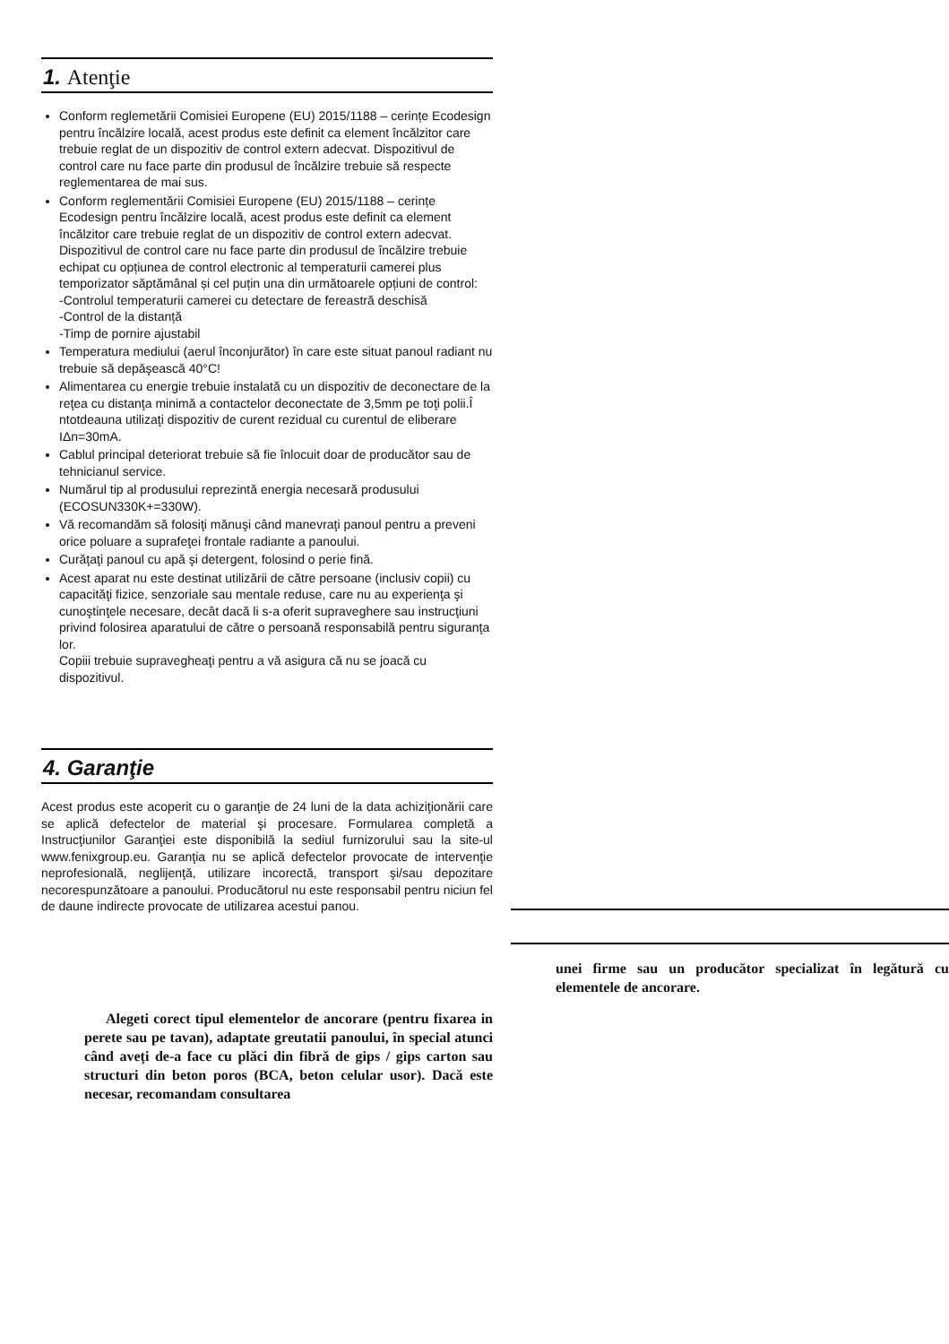1. Atenţie
Conform reglemetării Comisiei Europene (EU) 2015/1188 – cerințe Ecodesign pentru încălzire locală, acest produs este definit ca element încălzitor care trebuie reglat de un dispozitiv de control extern adecvat. Dispozitivul de control care nu face parte din produsul de încălzire trebuie să respecte reglementarea de mai sus.
Conform reglementării Comisiei Europene (EU) 2015/1188 – cerințe Ecodesign pentru încălzire locală, acest produs este definit ca element încălzitor care trebuie reglat de un dispozitiv de control extern adecvat. Dispozitivul de control care nu face parte din produsul de încălzire trebuie echipat cu opțiunea de control electronic al temperaturii camerei plus temporizator săptămânal și cel puțin una din următoarele opțiuni de control:
-Controlul temperaturii camerei cu detectare de fereastră deschisă
-Control de la distanță
-Timp de pornire ajustabil
Temperatura mediului (aerul înconjurător) în care este situat panoul radiant nu trebuie să depăşească 40°C!
Alimentarea cu energie trebuie instalată cu un dispozitiv de deconectare de la reţea cu distanţa minimă a contactelor deconectate de 3,5mm pe toţi polii.Î ntotdeauna utilizaţi dispozitiv de curent rezidual cu curentul de eliberare IΔn=30mA.
Cablul principal deteriorat trebuie să fie înlocuit doar de producător sau de tehnicianul service.
Numărul tip al produsului reprezintă energia necesară produsului (ECOSUN330K+=330W).
Vă recomandăm să folosiţi mănuşi când manevraţi panoul pentru a preveni orice poluare a suprafeţei frontale radiante a panoului.
Curăţaţi panoul cu apă şi detergent, folosind o perie fină.
Acest aparat nu este destinat utilizării de către persoane (inclusiv copii) cu capacităţi fizice, senzoriale sau mentale reduse, care nu au experienţa şi cunoştinţele necesare, decât dacă li s-a oferit supraveghere sau instrucţiuni privind folosirea aparatului de către o persoană responsabilă pentru siguranţa lor.
Copiii trebuie supravegheaţi pentru a vă asigura că nu se joacă cu dispozitivul.
4. Garanţie
Acest produs este acoperit cu o garanţie de 24 luni de la data achiziţionării care se aplică defectelor de material şi procesare. Formularea completă a Instrucţiunilor Garanţiei este disponibilă la sediul furnizorului sau la site-ul www.fenixgroup.eu. Garanţia nu se aplică defectelor provocate de intervenţie neprofesională, neglijenţă, utilizare incorectă, transport şi/sau depozitare necorespunzătoare a panoului. Producătorul nu este responsabil pentru niciun fel de daune indirecte provocate de utilizarea acestui panou.
Alegeti corect tipul elementelor de ancorare (pentru fixarea in perete sau pe tavan), adaptate greutatii panoului, în special atunci când aveți de-a face cu plăci din fibră de gips / gips carton sau structuri din beton poros (BCA, beton celular usor). Dacă este necesar, recomandam consultarea
unei firme sau un producător specializat în legătură cu elementele de ancorare.